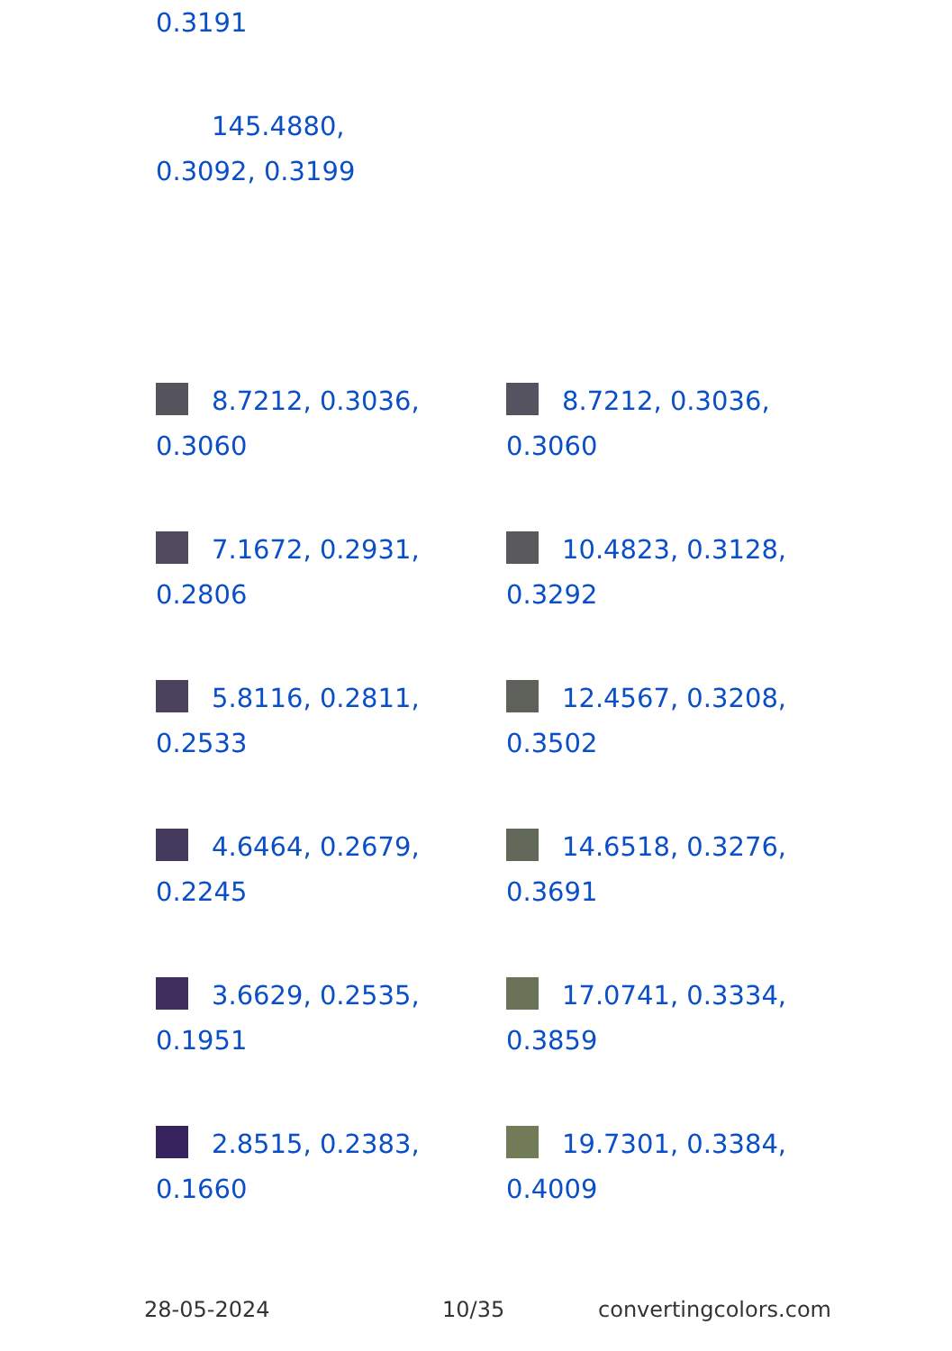0.3191
145.4880, 0.3092, 0.3199
8.7212, 0.3036, 0.3060
8.7212, 0.3036, 0.3060
7.1672, 0.2931, 0.2806
10.4823, 0.3128, 0.3292
5.8116, 0.2811, 0.2533
12.4567, 0.3208, 0.3502
4.6464, 0.2679, 0.2245
14.6518, 0.3276, 0.3691
3.6629, 0.2535, 0.1951
17.0741, 0.3334, 0.3859
2.8515, 0.2383, 0.1660
19.7301, 0.3384, 0.4009
28-05-2024 10/35 convertingcolors.com